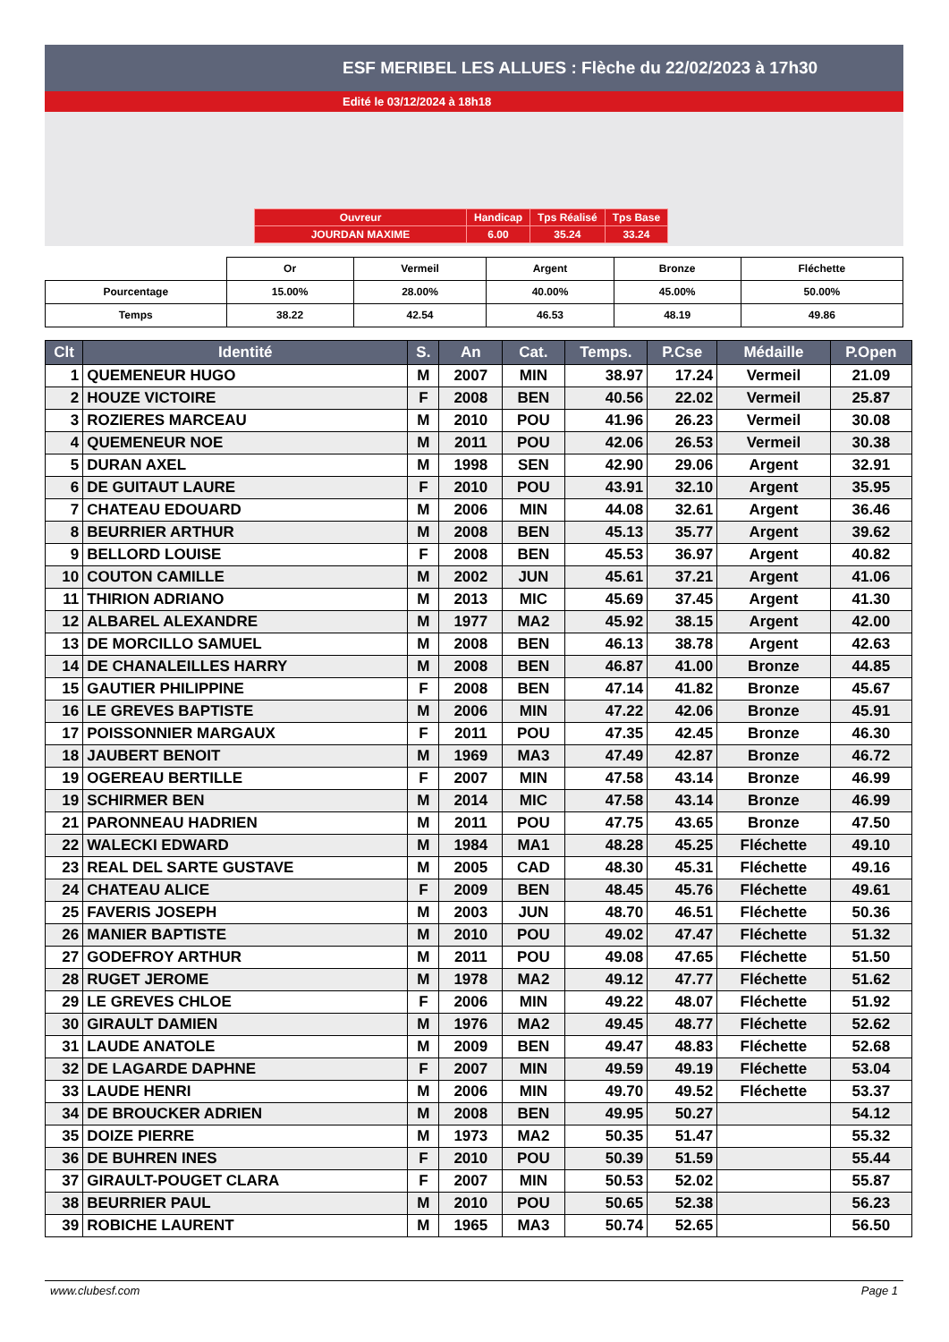ESF MERIBEL LES ALLUES : Flèche du 22/02/2023 à 17h30
Edité le 03/12/2024 à 18h18
| Ouvreur | Handicap | Tps Réalisé | Tps Base |
| JOURDAN MAXIME | 6.00 | 35.24 | 33.24 |
| | Or | Vermeil | Argent | Bronze | Fléchette |
| Pourcentage | 15.00% | 28.00% | 40.00% | 45.00% | 50.00% |
| Temps | 38.22 | 42.54 | 46.53 | 48.19 | 49.86 |
| Clt | Identité | S. | An | Cat. | Temps. | P.Cse | Médaille | P.Open |
| --- | --- | --- | --- | --- | --- | --- | --- | --- |
| 1 | QUEMENEUR HUGO | M | 2007 | MIN | 38.97 | 17.24 | Vermeil | 21.09 |
| 2 | HOUZE VICTOIRE | F | 2008 | BEN | 40.56 | 22.02 | Vermeil | 25.87 |
| 3 | ROZIERES MARCEAU | M | 2010 | POU | 41.96 | 26.23 | Vermeil | 30.08 |
| 4 | QUEMENEUR NOE | M | 2011 | POU | 42.06 | 26.53 | Vermeil | 30.38 |
| 5 | DURAN AXEL | M | 1998 | SEN | 42.90 | 29.06 | Argent | 32.91 |
| 6 | DE GUITAUT LAURE | F | 2010 | POU | 43.91 | 32.10 | Argent | 35.95 |
| 7 | CHATEAU EDOUARD | M | 2006 | MIN | 44.08 | 32.61 | Argent | 36.46 |
| 8 | BEURRIER ARTHUR | M | 2008 | BEN | 45.13 | 35.77 | Argent | 39.62 |
| 9 | BELLORD LOUISE | F | 2008 | BEN | 45.53 | 36.97 | Argent | 40.82 |
| 10 | COUTON CAMILLE | M | 2002 | JUN | 45.61 | 37.21 | Argent | 41.06 |
| 11 | THIRION ADRIANO | M | 2013 | MIC | 45.69 | 37.45 | Argent | 41.30 |
| 12 | ALBAREL ALEXANDRE | M | 1977 | MA2 | 45.92 | 38.15 | Argent | 42.00 |
| 13 | DE MORCILLO SAMUEL | M | 2008 | BEN | 46.13 | 38.78 | Argent | 42.63 |
| 14 | DE CHANALEILLES HARRY | M | 2008 | BEN | 46.87 | 41.00 | Bronze | 44.85 |
| 15 | GAUTIER PHILIPPINE | F | 2008 | BEN | 47.14 | 41.82 | Bronze | 45.67 |
| 16 | LE GREVES BAPTISTE | M | 2006 | MIN | 47.22 | 42.06 | Bronze | 45.91 |
| 17 | POISSONNIER MARGAUX | F | 2011 | POU | 47.35 | 42.45 | Bronze | 46.30 |
| 18 | JAUBERT BENOIT | M | 1969 | MA3 | 47.49 | 42.87 | Bronze | 46.72 |
| 19 | OGEREAU BERTILLE | F | 2007 | MIN | 47.58 | 43.14 | Bronze | 46.99 |
| 19 | SCHIRMER BEN | M | 2014 | MIC | 47.58 | 43.14 | Bronze | 46.99 |
| 21 | PARONNEAU HADRIEN | M | 2011 | POU | 47.75 | 43.65 | Bronze | 47.50 |
| 22 | WALECKI EDWARD | M | 1984 | MA1 | 48.28 | 45.25 | Fléchette | 49.10 |
| 23 | REAL DEL SARTE GUSTAVE | M | 2005 | CAD | 48.30 | 45.31 | Fléchette | 49.16 |
| 24 | CHATEAU ALICE | F | 2009 | BEN | 48.45 | 45.76 | Fléchette | 49.61 |
| 25 | FAVERIS JOSEPH | M | 2003 | JUN | 48.70 | 46.51 | Fléchette | 50.36 |
| 26 | MANIER BAPTISTE | M | 2010 | POU | 49.02 | 47.47 | Fléchette | 51.32 |
| 27 | GODEFROY ARTHUR | M | 2011 | POU | 49.08 | 47.65 | Fléchette | 51.50 |
| 28 | RUGET JEROME | M | 1978 | MA2 | 49.12 | 47.77 | Fléchette | 51.62 |
| 29 | LE GREVES CHLOE | F | 2006 | MIN | 49.22 | 48.07 | Fléchette | 51.92 |
| 30 | GIRAULT DAMIEN | M | 1976 | MA2 | 49.45 | 48.77 | Fléchette | 52.62 |
| 31 | LAUDE ANATOLE | M | 2009 | BEN | 49.47 | 48.83 | Fléchette | 52.68 |
| 32 | DE LAGARDE DAPHNE | F | 2007 | MIN | 49.59 | 49.19 | Fléchette | 53.04 |
| 33 | LAUDE HENRI | M | 2006 | MIN | 49.70 | 49.52 | Fléchette | 53.37 |
| 34 | DE BROUCKER ADRIEN | M | 2008 | BEN | 49.95 | 50.27 | | 54.12 |
| 35 | DOIZE PIERRE | M | 1973 | MA2 | 50.35 | 51.47 | | 55.32 |
| 36 | DE BUHREN INES | F | 2010 | POU | 50.39 | 51.59 | | 55.44 |
| 37 | GIRAULT-POUGET CLARA | F | 2007 | MIN | 50.53 | 52.02 | | 55.87 |
| 38 | BEURRIER PAUL | M | 2010 | POU | 50.65 | 52.38 | | 56.23 |
| 39 | ROBICHE LAURENT | M | 1965 | MA3 | 50.74 | 52.65 | | 56.50 |
www.clubesf.com Page 1